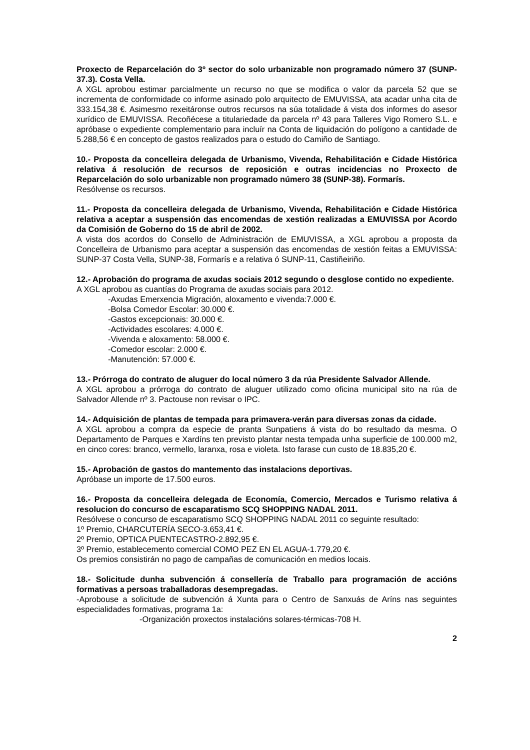Proxecto de Reparcelación do 3º sector do solo urbanizable non programado número 37 (SUNP-37.3). Costa Vella.
A XGL aprobou estimar parcialmente un recurso no que se modifica o valor da parcela 52 que se incrementa de conformidade co informe asinado polo arquitecto de EMUVISSA, ata acadar unha cita de 333.154,38 €. Asimesmo rexeitáronse outros recursos na súa totalidade á vista dos informes do asesor xurídico de EMUVISSA. Recoñécese a titulariedade da parcela nº 43 para Talleres Vigo Romero S.L. e apróbase o expediente complementario para incluír na Conta de liquidación do polígono a cantidade de 5.288,56 € en concepto de gastos realizados para o estudo do Camiño de Santiago.
10.- Proposta da concelleira delegada de Urbanismo, Vivenda, Rehabilitación e Cidade Histórica relativa á resolución de recursos de reposición e outras incidencias no Proxecto de Reparcelación do solo urbanizable non programado número 38 (SUNP-38). Formarís.
Resólvense os recursos.
11.- Proposta da concelleira delegada de Urbanismo, Vivenda, Rehabilitación e Cidade Histórica relativa a aceptar a suspensión das encomendas de xestión realizadas a EMUVISSA por Acordo da Comisión de Goberno do 15 de abril de 2002.
A vista dos acordos do Consello de Administración de EMUVISSA, a XGL aprobou a proposta da Concelleira de Urbanismo para aceptar a suspensión das encomendas de xestión feitas a EMUVISSA: SUNP-37 Costa Vella, SUNP-38, Formarís e a relativa ó SUNP-11, Castiñeiriño.
12.- Aprobación do programa de axudas sociais 2012 segundo o desglose contido no expediente.
A XGL aprobou as cuantías do Programa de axudas sociais para 2012.
-Axudas Emerxencia Migración, aloxamento e vivenda:7.000 €.
-Bolsa Comedor Escolar: 30.000 €.
-Gastos excepcionais: 30.000 €.
-Actividades escolares: 4.000 €.
-Vivenda e aloxamento: 58.000 €.
-Comedor escolar: 2.000 €.
-Manutención: 57.000 €.
13.- Prórroga do contrato de aluguer do local número 3 da rúa Presidente Salvador Allende.
A XGL aprobou a prórroga do contrato de aluguer utilizado como oficina municipal sito na rúa de Salvador Allende nº 3. Pactouse non revisar o IPC.
14.- Adquisición de plantas de tempada para primavera-verán para diversas zonas da cidade.
A XGL aprobou a compra da especie de pranta Sunpatiens á vista do bo resultado da mesma. O Departamento de Parques e Xardíns ten previsto plantar nesta tempada unha superficie de 100.000 m2, en cinco cores: branco, vermello, laranxa, rosa e violeta. Isto farase cun custo de 18.835,20 €.
15.- Aprobación de gastos do mantemento das instalacions deportivas.
Apróbase un importe de 17.500 euros.
16.- Proposta da concelleira delegada de Economía, Comercio, Mercados e Turismo relativa á resolucion do concurso de escaparatismo SCQ SHOPPING NADAL 2011.
Resólvese o concurso de escaparatismo SCQ SHOPPING NADAL 2011 co seguinte resultado:
1º Premio, CHARCUTERÍA SECO-3.653,41 €.
2º Premio, OPTICA PUENTECASTRO-2.892,95 €.
3º Premio, establecemento comercial COMO PEZ EN EL AGUA-1.779,20 €.
Os premios consistirán no pago de campañas de comunicación en medios locais.
18.- Solicitude dunha subvención á consellería de Traballo para programación de accións formativas a persoas traballadoras desempregadas.
-Aprobouse a solicitude de subvención á Xunta para o Centro de Sanxuás de Aríns nas seguintes especialidades formativas, programa 1a:
-Organización proxectos instalacións solares-térmicas-708 H.
2